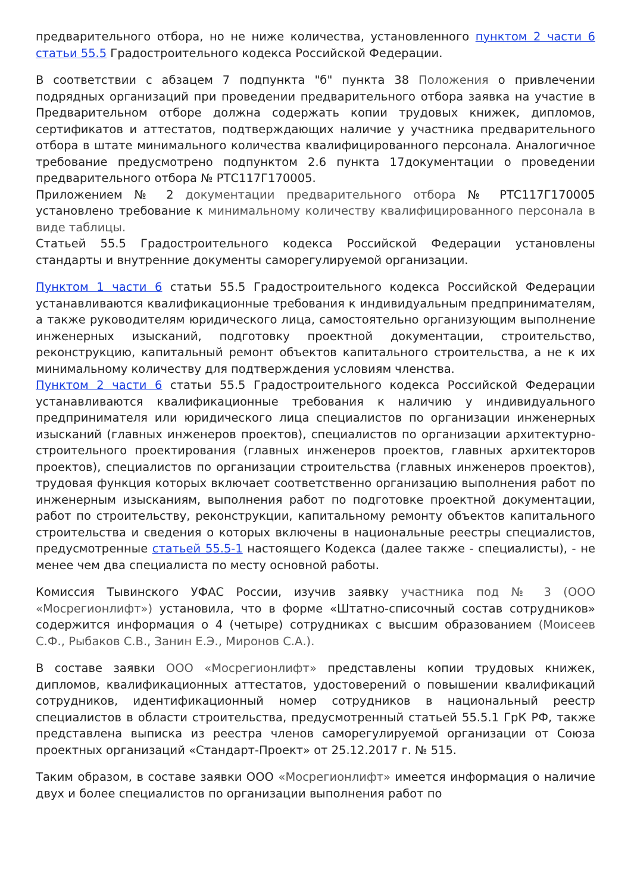предварительного отбора, но не ниже количества, установленного пунктом 2 части 6 статьи 55.5 Градостроительного кодекса Российской Федерации.
В соответствии с абзацем 7 подпункта "б" пункта 38 Положения о привлечении подрядных организаций при проведении предварительного отбора заявка на участие в Предварительном отборе должна содержать копии трудовых книжек, дипломов, сертификатов и аттестатов, подтверждающих наличие у участника предварительного отбора в штате минимального количества квалифицированного персонала. Аналогичное требование предусмотрено подпунктом 2.6 пункта 17документации о проведении предварительного отбора № РТС117Г170005.
Приложением № 2 документации предварительного отбора № РТС117Г170005 установлено требование к минимальному количеству квалифицированного персонала в виде таблицы.
Статьей 55.5 Градостроительного кодекса Российской Федерации установлены стандарты и внутренние документы саморегулируемой организации.
Пунктом 1 части 6 статьи 55.5 Градостроительного кодекса Российской Федерации устанавливаются квалификационные требования к индивидуальным предпринимателям, а также руководителям юридического лица, самостоятельно организующим выполнение инженерных изысканий, подготовку проектной документации, строительство, реконструкцию, капитальный ремонт объектов капитального строительства, а не к их минимальному количеству для подтверждения условиям членства.
Пунктом 2 части 6 статьи 55.5 Градостроительного кодекса Российской Федерации устанавливаются квалификационные требования к наличию у индивидуального предпринимателя или юридического лица специалистов по организации инженерных изысканий (главных инженеров проектов), специалистов по организации архитектурно-строительного проектирования (главных инженеров проектов, главных архитекторов проектов), специалистов по организации строительства (главных инженеров проектов), трудовая функция которых включает соответственно организацию выполнения работ по инженерным изысканиям, выполнения работ по подготовке проектной документации, работ по строительству, реконструкции, капитальному ремонту объектов капитального строительства и сведения о которых включены в национальные реестры специалистов, предусмотренные статьей 55.5-1 настоящего Кодекса (далее также - специалисты), - не менее чем два специалиста по месту основной работы.
Комиссия Тывинского УФАС России, изучив заявку участника под № 3 (ООО «Мосрегионлифт») установила, что в форме «Штатно-списочный состав сотрудников» содержится информация о 4 (четыре) сотрудниках с высшим образованием (Моисеев С.Ф., Рыбаков С.В., Занин Е.Э., Миронов С.А.).
В составе заявки ООО «Мосрегионлифт» представлены копии трудовых книжек, дипломов, квалификационных аттестатов, удостоверений о повышении квалификаций сотрудников, идентификационный номер сотрудников в национальный реестр специалистов в области строительства, предусмотренный статьей 55.5.1 ГрК РФ, также представлена выписка из реестра членов саморегулируемой организации от Союза проектных организаций «Стандарт-Проект» от 25.12.2017 г. № 515.
Таким образом, в составе заявки ООО «Мосрегионлифт» имеется информация о наличие двух и более специалистов по организации выполнения работ по